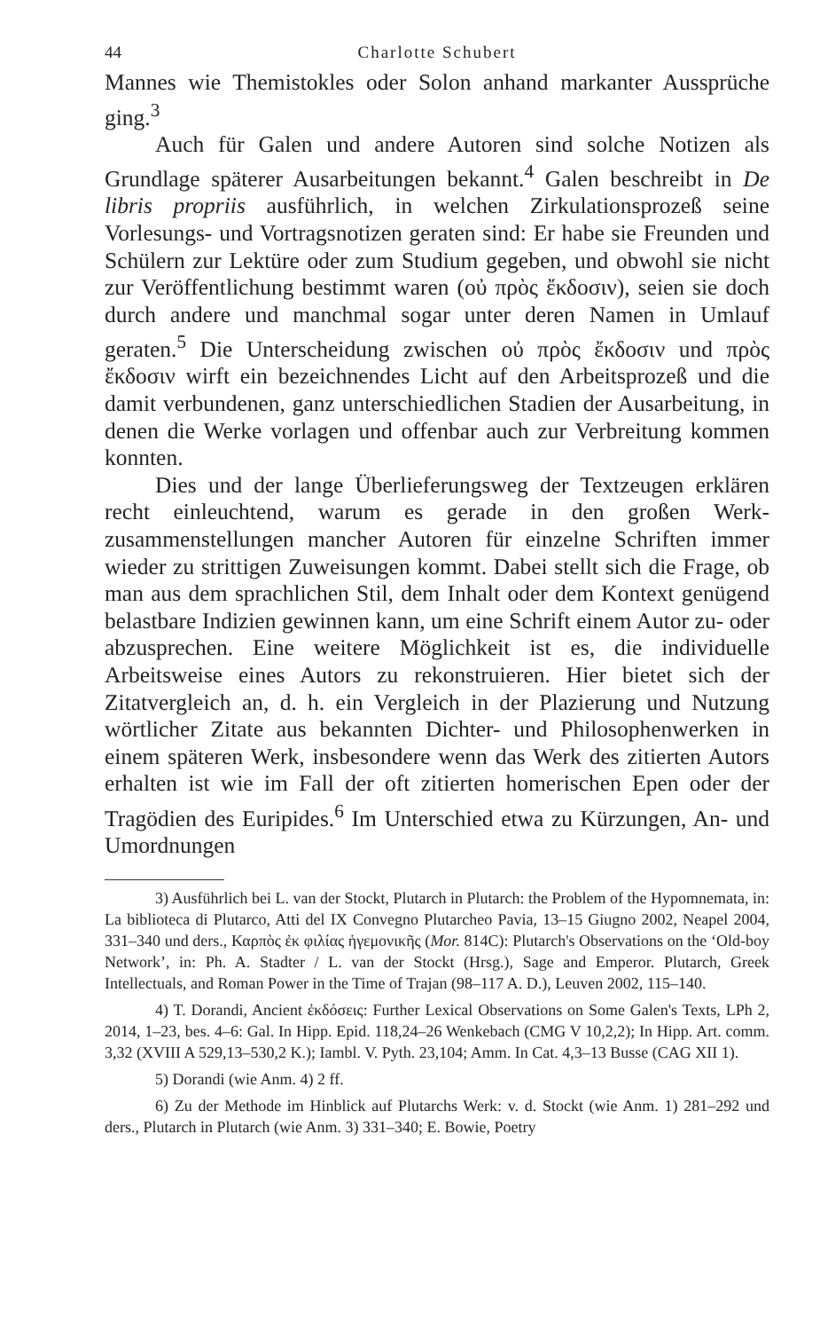44 Charlotte Schubert
Mannes wie Themistokles oder Solon anhand markanter Aussprü­che ging.<sup>3</sup>
Auch für Galen und andere Autoren sind solche Notizen als Grundlage späterer Ausarbeitungen bekannt.<sup>4</sup> Galen beschreibt in De libris propriis ausführlich, in welchen Zirkulationsprozeß seine Vorlesungs- und Vortragsnotizen geraten sind: Er habe sie Freunden und Schülern zur Lektüre oder zum Studium gegeben, und obwohl sie nicht zur Veröffentlichung bestimmt waren (οὐ πρὸς ἔκδοσιν), seien sie doch durch andere und manchmal sogar unter deren Namen in Umlauf geraten.<sup>5</sup> Die Unterscheidung zwi­schen οὐ πρὸς ἔκδοσιν und πρὸς ἔκδοσιν wirft ein bezeichnendes Licht auf den Arbeitsprozeß und die damit verbundenen, ganz unterschiedlichen Stadien der Ausarbeitung, in denen die Werke vorlagen und offenbar auch zur Verbreitung kommen konnten.
Dies und der lange Überlieferungsweg der Textzeugen er­klären recht einleuchtend, warum es gerade in den großen Werk­zusammenstellungen mancher Autoren für einzelne Schriften im­mer wieder zu strittigen Zuweisungen kommt. Dabei stellt sich die Frage, ob man aus dem sprachlichen Stil, dem Inhalt oder dem Kontext genügend belastbare Indizien gewinnen kann, um eine Schrift einem Autor zu- oder abzusprechen. Eine weitere Mög­lichkeit ist es, die individuelle Arbeitsweise eines Autors zu rekon­struieren. Hier bietet sich der Zitatvergleich an, d. h. ein Vergleich in der Plazierung und Nutzung wörtlicher Zitate aus bekannten Dichter- und Philosophenwerken in einem späteren Werk, insbe­sondere wenn das Werk des zitierten Autors erhalten ist wie im Fall der oft zitierten homerischen Epen oder der Tragödien des Euripi­des.<sup>6</sup> Im Unterschied etwa zu Kürzungen, An- und Umordnungen
3) Ausführlich bei L. van der Stockt, Plutarch in Plutarch: the Problem of the Hypomnemata, in: La biblioteca di Plutarco, Atti del IX Convegno Plutarcheo Pa­via, 13–15 Giugno 2002, Neapel 2004, 331–340 und ders., Καρπὸς ἐκ φιλίας ἡγεμο­νικῆς (Mor. 814C): Plutarch's Observations on the ‘Old-boy Network’, in: Ph. A. Stadter / L. van der Stockt (Hrsg.), Sage and Emperor. Plutarch, Greek Intellectuals, and Roman Power in the Time of Trajan (98–117 A. D.), Leuven 2002, 115–140.
4) T. Dorandi, Ancient ἐκδόσεις: Further Lexical Observations on Some Ga­len's Texts, LPh 2, 2014, 1–23, bes. 4–6: Gal. In Hipp. Epid. 118,24–26 Wenkebach (CMG V 10,2,2); In Hipp. Art. comm. 3,32 (XVIII A 529,13–530,2 K.); Iambl. V. Pyth. 23,104; Amm. In Cat. 4,3–13 Busse (CAG XII 1).
5) Dorandi (wie Anm. 4) 2 ff.
6) Zu der Methode im Hinblick auf Plutarchs Werk: v. d. Stockt (wie Anm. 1) 281–292 und ders., Plutarch in Plutarch (wie Anm. 3) 331–340; E. Bowie, Poetry